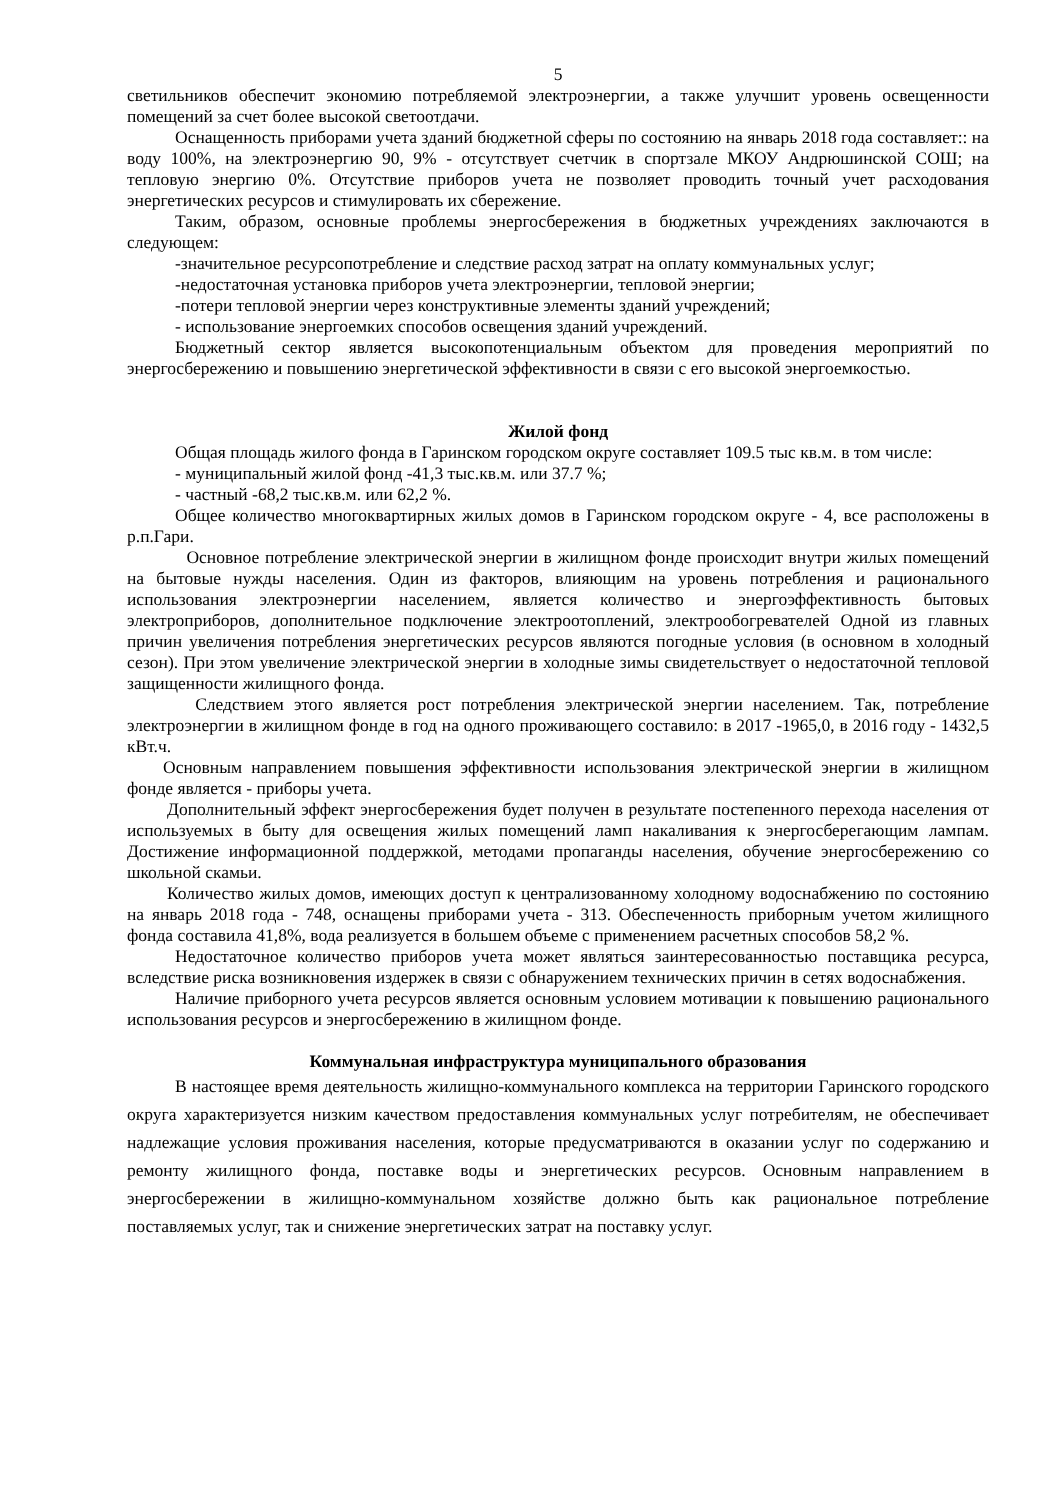5
светильников обеспечит экономию потребляемой электроэнергии, а также улучшит уровень освещенности помещений за счет более высокой светоотдачи.
Оснащенность приборами учета зданий бюджетной сферы по состоянию на январь 2018 года составляет:: на воду 100%, на электроэнергию 90, 9% - отсутствует счетчик в спортзале МКОУ Андрюшинской СОШ; на тепловую энергию 0%. Отсутствие приборов учета не позволяет проводить точный учет расходования энергетических ресурсов и стимулировать их сбережение.
Таким, образом, основные проблемы энергосбережения в бюджетных учреждениях заключаются в следующем:
-значительное ресурсопотребление и следствие расход затрат на оплату коммунальных услуг;
-недостаточная установка приборов учета электроэнергии, тепловой энергии;
-потери тепловой энергии через конструктивные элементы зданий учреждений;
- использование энергоемких способов освещения зданий учреждений.
Бюджетный сектор является высокопотенциальным объектом для проведения мероприятий по энергосбережению и повышению энергетической эффективности в связи с его высокой энергоемкостью.
Жилой фонд
Общая площадь жилого фонда в Гаринском городском округе составляет 109.5 тыс кв.м. в том числе:
- муниципальный жилой фонд -41,3 тыс.кв.м. или 37.7 %;
- частный -68,2 тыс.кв.м. или 62,2 %.
Общее количество многоквартирных жилых домов в Гаринском городском округе - 4, все расположены в р.п.Гари.
Основное потребление электрической энергии в жилищном фонде происходит внутри жилых помещений на бытовые нужды населения. Один из факторов, влияющим на уровень потребления и рационального использования электроэнергии населением, является количество и энергоэффективность бытовых электроприборов, дополнительное подключение электроотоплений, электрообогревателей Одной из главных причин увеличения потребления энергетических ресурсов являются погодные условия (в основном в холодный сезон). При этом увеличение электрической энергии в холодные зимы свидетельствует о недостаточной тепловой защищенности жилищного фонда.
Следствием этого является рост потребления электрической энергии населением. Так, потребление электроэнергии в жилищном фонде в год на одного проживающего составило: в 2017 -1965,0, в 2016 году - 1432,5 кВт.ч.
Основным направлением повышения эффективности использования электрической энергии в жилищном фонде является - приборы учета.
Дополнительный эффект энергосбережения будет получен в результате постепенного перехода населения от используемых в быту для освещения жилых помещений ламп накаливания к энергосберегающим лампам. Достижение информационной поддержкой, методами пропаганды населения, обучение энергосбережению со школьной скамьи.
Количество жилых домов, имеющих доступ к централизованному холодному водоснабжению по состоянию на январь 2018 года - 748, оснащены приборами учета - 313. Обеспеченность приборным учетом жилищного фонда составила 41,8%, вода реализуется в большем объеме с применением расчетных способов 58,2 %.
Недостаточное количество приборов учета может являться заинтересованностью поставщика ресурса, вследствие риска возникновения издержек в связи с обнаружением технических причин в сетях водоснабжения.
Наличие приборного учета ресурсов является основным условием мотивации к повышению рационального использования ресурсов и энергосбережению в жилищном фонде.
Коммунальная инфраструктура муниципального образования
В настоящее время деятельность жилищно-коммунального комплекса на территории Гаринского городского округа характеризуется низким качеством предоставления коммунальных услуг потребителям, не обеспечивает надлежащие условия проживания населения, которые предусматриваются в оказании услуг по содержанию и ремонту жилищного фонда, поставке воды и энергетических ресурсов. Основным направлением в энергосбережении в жилищно-коммунальном хозяйстве должно быть как рациональное потребление поставляемых услуг, так и снижение энергетических затрат на поставку услуг.